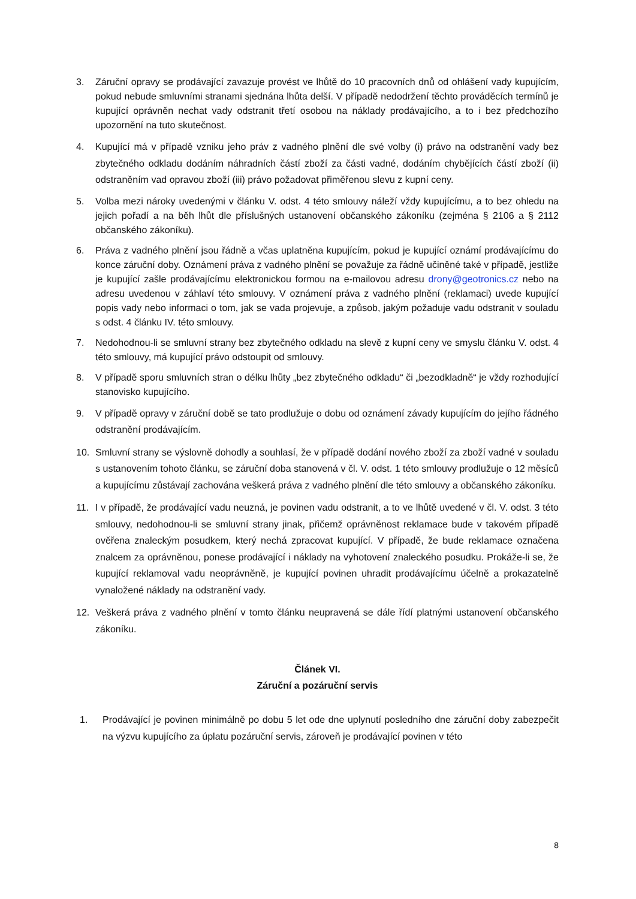3. Záruční opravy se prodávající zavazuje provést ve lhůtě do 10 pracovních dnů od ohlášení vady kupujícím, pokud nebude smluvními stranami sjednána lhůta delší. V případě nedodržení těchto prováděcích termínů je kupující oprávněn nechat vady odstranit třetí osobou na náklady prodávajícího, a to i bez předchozího upozornění na tuto skutečnost.
4. Kupující má v případě vzniku jeho práv z vadného plnění dle své volby (i) právo na odstranění vady bez zbytečného odkladu dodáním náhradních částí zboží za části vadné, dodáním chybějících částí zboží (ii) odstraněním vad opravou zboží (iii) právo požadovat přiměřenou slevu z kupní ceny.
5. Volba mezi nároky uvedenými v článku V. odst. 4 této smlouvy náleží vždy kupujícímu, a to bez ohledu na jejich pořadí a na běh lhůt dle příslušných ustanovení občanského zákoníku (zejména § 2106 a § 2112 občanského zákoníku).
6. Práva z vadného plnění jsou řádně a včas uplatněna kupujícím, pokud je kupující oznámí prodávajícímu do konce záruční doby. Oznámení práva z vadného plnění se považuje za řádně učiněné také v případě, jestliže je kupující zašle prodávajícímu elektronickou formou na e-mailovou adresu drony@geotronics.cz nebo na adresu uvedenou v záhlaví této smlouvy. V oznámení práva z vadného plnění (reklamaci) uvede kupující popis vady nebo informaci o tom, jak se vada projevuje, a způsob, jakým požaduje vadu odstranit v souladu s odst. 4 článku IV. této smlouvy.
7. Nedohodnou-li se smluvní strany bez zbytečného odkladu na slevě z kupní ceny ve smyslu článku V. odst. 4 této smlouvy, má kupující právo odstoupit od smlouvy.
8. V případě sporu smluvních stran o délku lhůty „bez zbytečného odkladu“ či „bezodkladně“ je vždy rozhodující stanovisko kupujícího.
9. V případě opravy v záruční době se tato prodlužuje o dobu od oznámení závady kupujícím do jejího řádného odstranění prodávajícím.
10. Smluvní strany se výslovně dohodly a souhlasí, že v případě dodání nového zboží za zboží vadné v souladu s ustanovením tohoto článku, se záruční doba stanovená v čl. V. odst. 1 této smlouvy prodlužuje o 12 měsíců a kupujícímu zůstávají zachována veškerá práva z vadného plnění dle této smlouvy a občanského zákoníku.
11. I v případě, že prodávající vadu neuzná, je povinen vadu odstranit, a to ve lhůtě uvedené v čl. V. odst. 3 této smlouvy, nedohodnou-li se smluvní strany jinak, přičemž oprávněnost reklamace bude v takovém případě ověřena znaleckým posudkem, který nechá zpracovat kupující. V případě, že bude reklamace označena znalcem za oprávněnou, ponese prodávající i náklady na vyhotovení znaleckého posudku. Prokáže-li se, že kupující reklamoval vadu neoprávněně, je kupující povinen uhradit prodávajícímu účelně a prokazatelně vynaložené náklady na odstranění vady.
12. Veškerá práva z vadného plnění v tomto článku neupravená se dále řídí platnými ustanovení občanského zákoníku.
Článek VI.
Záruční a pozáruční servis
1. Prodávající je povinen minimálně po dobu 5 let ode dne uplynutí posledního dne záruční doby zabezpečit na výzvu kupujícího za úplatu pozáruční servis, zároveň je prodávající povinen v této
8